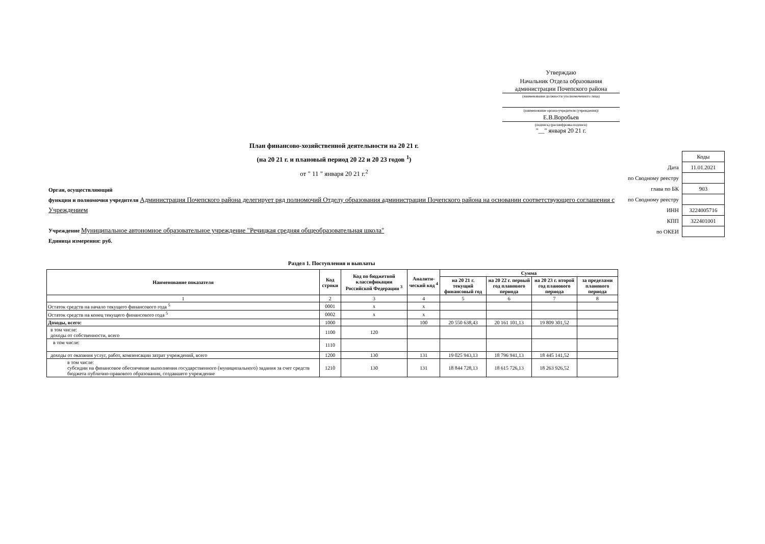Утверждаю
Начальник Отдела образования администрации Почепского района
(наименование должности уполномоченного лица)
(наименование органа-учредителя (учреждения))
Е.В.Воробьев
(подпись) (расшифровка подписи)
"__" января 20 21 г.
| | Коды |
| Дата | 11.01.2021 |
| по Сводному реестру | |
| глава по БК | 903 |
| по Сводному реестру | |
| ИНН | 3224005716 |
| КПП | 322401001 |
| по ОКЕИ | |
План финансово-хозяйственной деятельности на 20 21 г.
(на 20 21 г. и плановый период 20 22 и 20 23 годов <sup>1</sup>)
от " 11 " января 20 21 г.<sup>2</sup>
Орган, осуществляющий
функции и полномочия учредителя Администрация Почепского района делегирует ряд полномочий Отделу образования администрации Почепского района на основании соответствующего соглашения с Учреждением
Учреждение Муниципальное автономное образовательное учреждение "Речицкая средняя общеобразовательная школа"
Единица измерения: руб.
Раздел 1. Поступления и выплаты
| Наименование показателя | Код строки | Код по бюджетной классификации Российской Федерации <sup>3</sup> | Аналити-ческий код <sup>4</sup> | Сумма | | | |
| --- | --- | --- | --- | --- | --- | --- | --- |
| | | | | на 20 21 г. текущий финансовый год | на 20 22 г. первый год планового периода | на 20 23 г. второй год планового периода | за пределами планового периода |
| 1 | 2 | 3 | 4 | 5 | 6 | 7 | 8 |
| Остаток средств на начало текущего финансового года <sup>5</sup> | 0001 | x | x | | | | |
| Остаток средств на конец текущего финансового года <sup>5</sup> | 0002 | x | x | | | | |
| Доходы, всего: | 1000 | | 100 | 20 550 638,43 | 20 161 101,13 | 19 809 301,52 | |
| в том числе: доходы от собственности, всего | 1100 | 120 | | | | | |
| в том числе: | 1110 | | | | | | |
| доходы от оказания услуг, работ, компенсации затрат учреждений, всего | 1200 | 130 | 131 | 19 025 943,13 | 18 796 941,13 | 18 445 141,52 | |
| в том числе: субсидии на финансовое обеспечение выполнения государственного (муниципального) задания за счет средств бюджета публично-правового образования, создавшего учреждение | 1210 | 130 | 131 | 18 844 728,13 | 18 615 726,13 | 18 263 926,52 | |